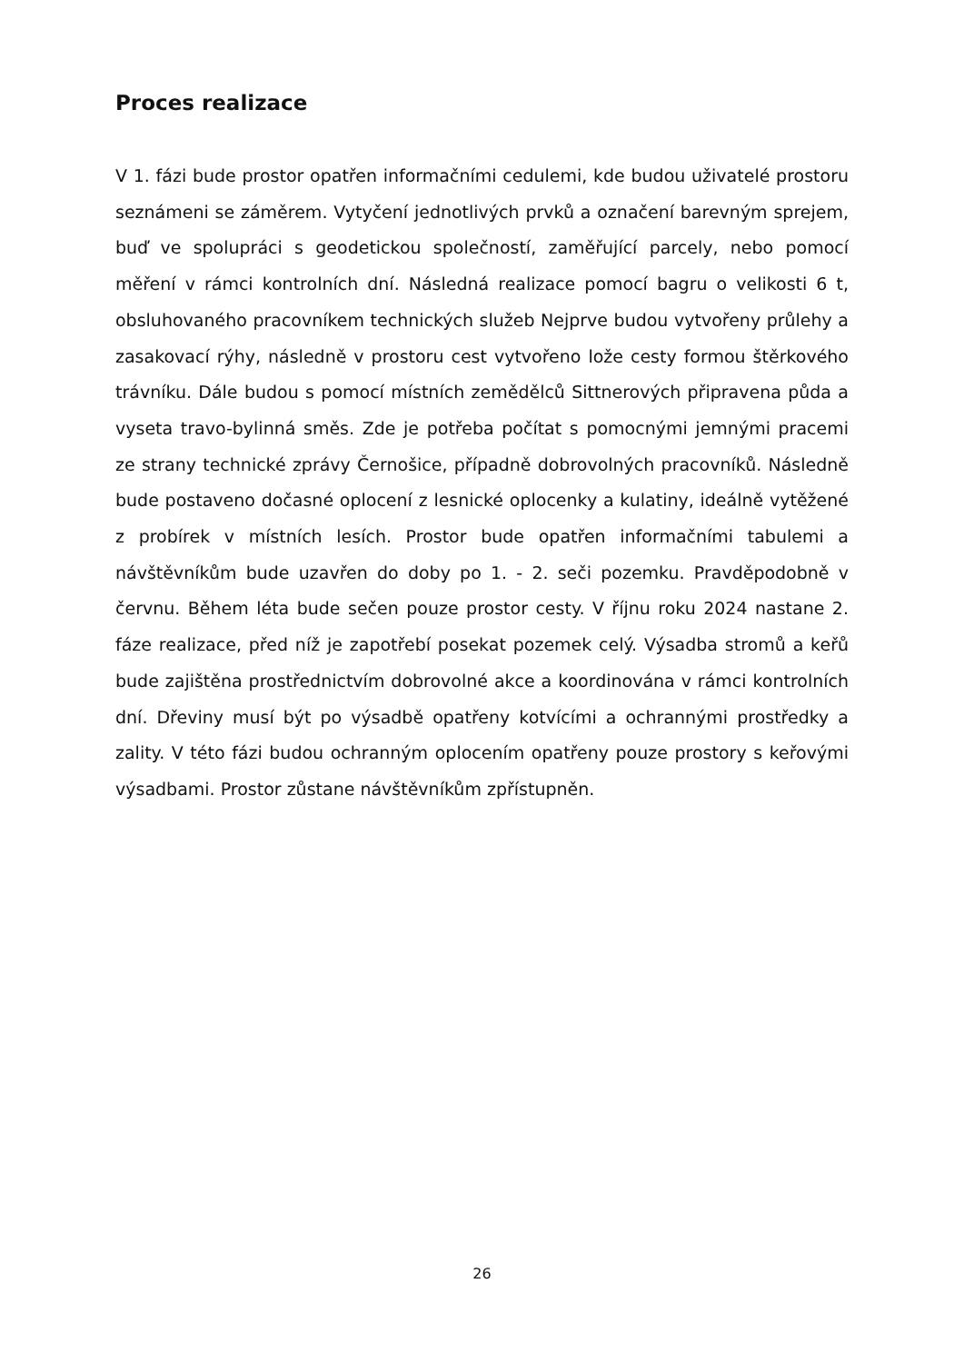Proces realizace
V 1. fázi bude prostor opatřen informačními cedulemi, kde budou uživatelé prostoru seznámeni se záměrem. Vytyčení jednotlivých prvků a označení barevným sprejem, buď ve spolupráci s geodetickou společností, zaměřující parcely, nebo pomocí měření v rámci kontrolních dní. Následná realizace pomocí bagru o velikosti 6 t, obsluhovaného pracovníkem technických služeb Nejprve budou vytvořeny průlehy a zasakovací rýhy, následně v prostoru cest vytvořeno lože cesty formou štěrkového trávníku. Dále budou s pomocí místních zemědělců Sittnerových připravena půda a vyseta travo-bylinná směs. Zde je potřeba počítat s pomocnými jemnými pracemi ze strany technické zprávy Černošice, případně dobrovolných pracovníků. Následně bude postaveno dočasné oplocení z lesnické oplocenky a kulatiny, ideálně vytěžené z probírek v místních lesích. Prostor bude opatřen informačními tabulemi a návštěvníkům bude uzavřen do doby po 1. - 2. seči pozemku. Pravděpodobně v červnu. Během léta bude sečen pouze prostor cesty. V říjnu roku 2024 nastane 2. fáze realizace, před níž je zapotřebí posekat pozemek celý. Výsadba stromů a keřů bude zajištěna prostřednictvím dobrovolné akce a koordinována v rámci kontrolních dní. Dřeviny musí být po výsadbě opatřeny kotvícími a ochrannými prostředky a zality. V této fázi budou ochranným oplocením opatřeny pouze prostory s keřovými výsadbami. Prostor zůstane návštěvníkům zpřístupněn.
26